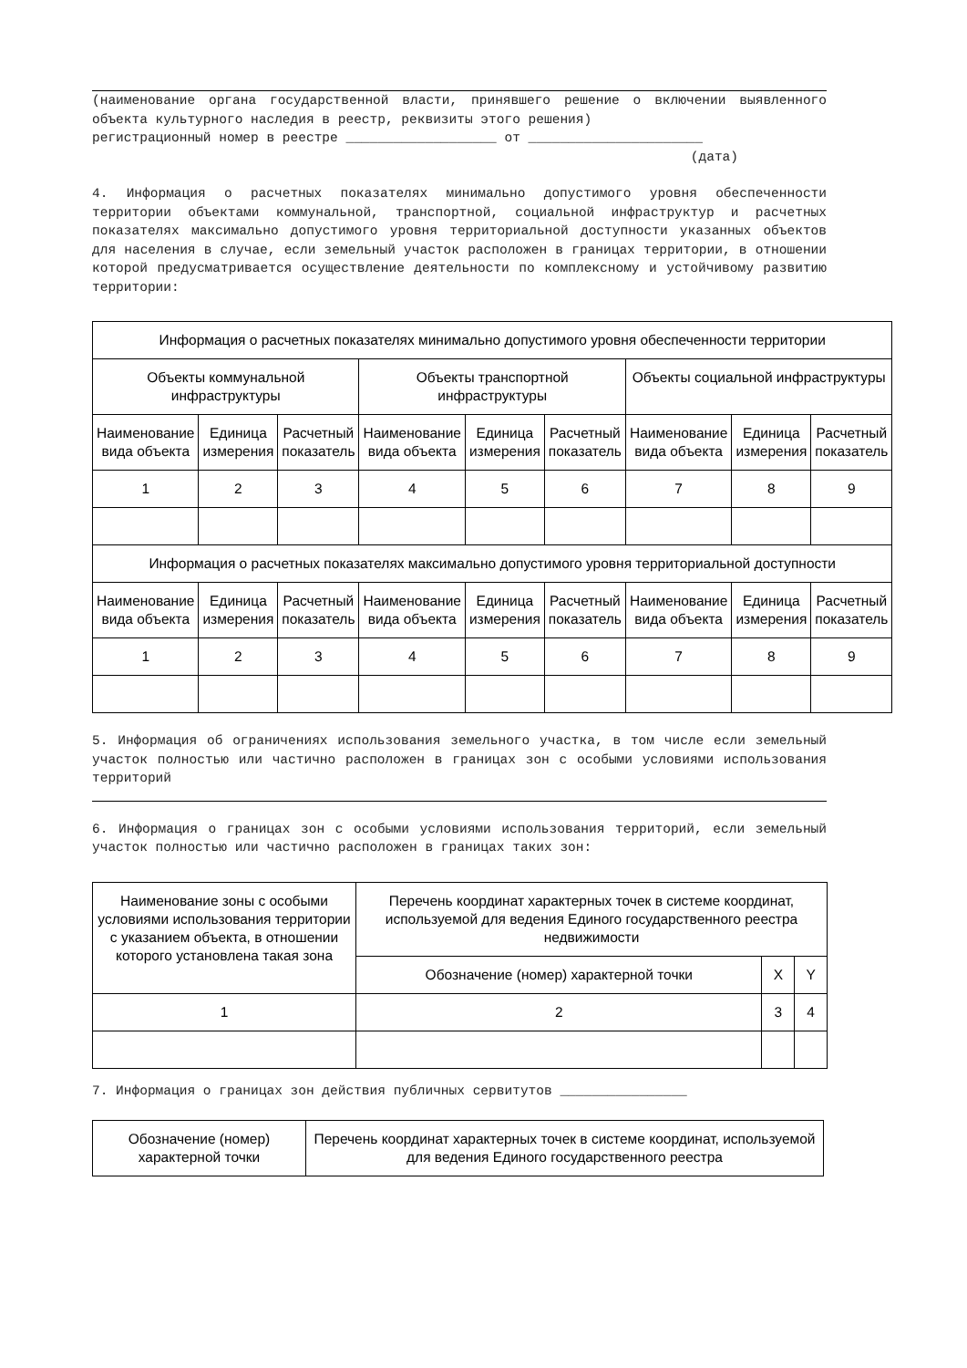(наименование органа государственной власти, принявшего решение о включении выявленного объекта культурного наследия в реестр, реквизиты этого решения)
регистрационный номер в реестре ___________________ от ______________________
(дата)
4. Информация о расчетных показателях минимально допустимого уровня обеспеченности территории объектами коммунальной, транспортной, социальной инфраструктур и расчетных показателях максимально допустимого уровня территориальной доступности указанных объектов для населения в случае, если земельный участок расположен в границах территории, в отношении которой предусматривается осуществление деятельности по комплексному и устойчивому развитию территории:
| Информация о расчетных показателях минимально допустимого уровня обеспеченности территории | | | | | | | | |
| --- | --- | --- | --- | --- | --- | --- | --- | --- |
| Объекты коммунальной инфраструктуры | | | Объекты транспортной инфраструктуры | | | Объекты социальной инфраструктуры | | |
| Наименование вида объекта | Единица измерения | Расчетный показатель | Наименование вида объекта | Единица измерения | Расчетный показатель | Наименование вида объекта | Единица измерения | Расчетный показатель |
| 1 | 2 | 3 | 4 | 5 | 6 | 7 | 8 | 9 |
| Информация о расчетных показателях максимально допустимого уровня территориальной доступности | | | | | | | | |
| Наименование вида объекта | Единица измерения | Расчетный показатель | Наименование вида объекта | Единица измерения | Расчетный показатель | Наименование вида объекта | Единица измерения | Расчетный показатель |
| 1 | 2 | 3 | 4 | 5 | 6 | 7 | 8 | 9 |
5. Информация об ограничениях использования земельного участка, в том числе если земельный участок полностью или частично расположен в границах зон с особыми условиями использования территорий
6. Информация о границах зон с особыми условиями использования территорий, если земельный участок полностью или частично расположен в границах таких зон:
| Наименование зоны с особыми условиями использования территории с указанием объекта, в отношении которого установлена такая зона | Перечень координат характерных точек в системе координат, используемой для ведения Единого государственного реестра недвижимости | | |
| --- | --- | --- | --- |
| | Обозначение (номер) характерной точки | X | Y |
| 1 | 2 | 3 | 4 |
7. Информация о границах зон действия публичных сервитутов ________________
| Обозначение (номер) характерной точки | Перечень координат характерных точек в системе координат, используемой для ведения Единого государственного реестра |
| --- | --- |